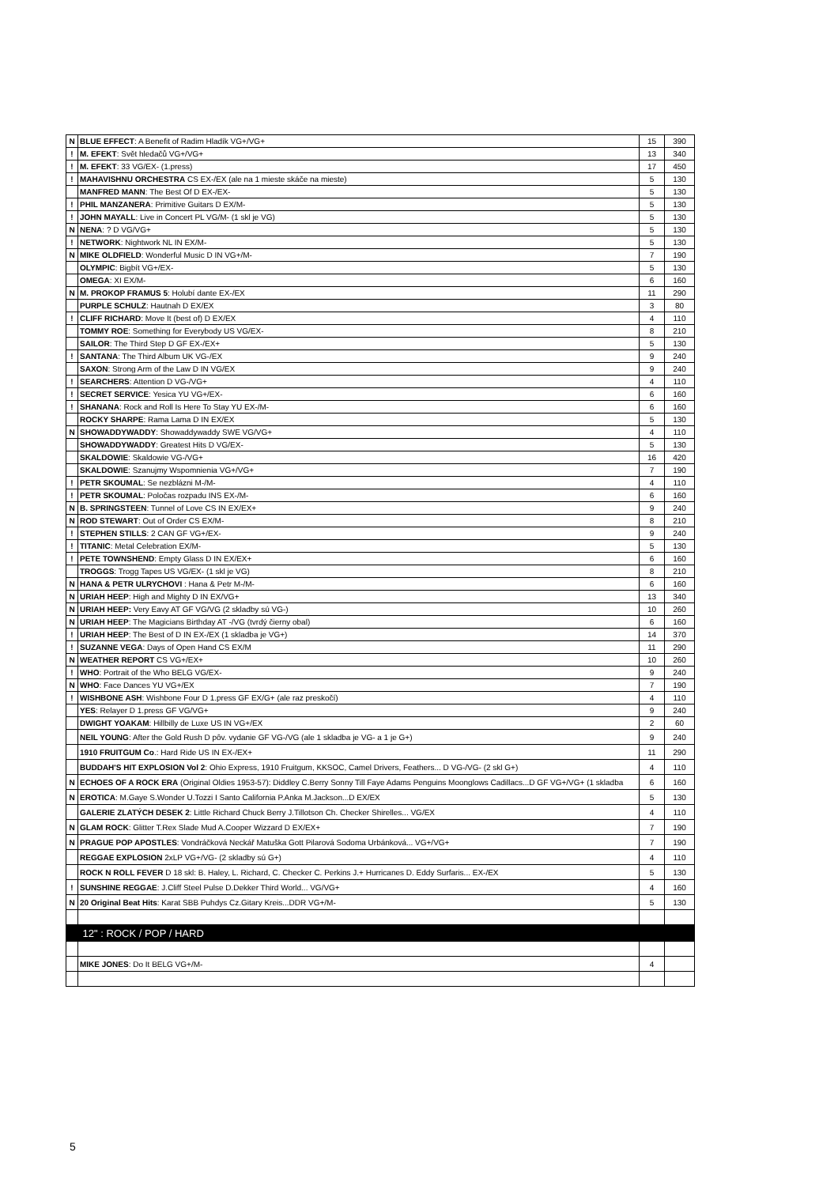| N | BLUE EFFECT : A Benefit of Radim Hladík VG+/VG+ | 15 | 390 |
| ! | M. EFEKT : Svět hledačů VG+/VG+ | 13 | 340 |
| ! | M. EFEKT : 33 VG/EX- (1.press) | 17 | 450 |
| ! | MAHAVISHNU ORCHESTRA CS EX-/EX (ale na 1 mieste skáče na mieste) | 5 | 130 |
| | MANFRED MANN : The Best Of D EX-/EX- | 5 | 130 |
| ! | PHIL MANZANERA : Primitive Guitars D EX/M- | 5 | 130 |
| ! | JOHN MAYALL : Live in Concert PL VG/M- (1 skl je VG) | 5 | 130 |
| N | NENA : ? D VG/VG+ | 5 | 130 |
| ! | NETWORK : Nightwork NL IN EX/M- | 5 | 130 |
| N | MIKE OLDFIELD : Wonderful Music D IN VG+/M- | 7 | 190 |
| | OLYMPIC : Bigbít VG+/EX- | 5 | 130 |
| | OMEGA : XI EX/M- | 6 | 160 |
| N | M. PROKOP FRAMUS 5 : Holubí dante EX-/EX | 11 | 290 |
| | PURPLE SCHULZ : Hautnah D EX/EX | 3 | 80 |
| ! | CLIFF RICHARD : Move It (best of) D EX/EX | 4 | 110 |
| | TOMMY ROE : Something for Everybody US VG/EX- | 8 | 210 |
| | SAILOR : The Third Step D GF EX-/EX+ | 5 | 130 |
| ! | SANTANA : The Third Album UK VG-/EX | 9 | 240 |
| | SAXON : Strong Arm of the Law D IN VG/EX | 9 | 240 |
| ! | SEARCHERS : Attention D VG-/VG+ | 4 | 110 |
| ! | SECRET SERVICE : Yesica YU VG+/EX- | 6 | 160 |
| ! | SHANANA : Rock and Roll Is Here To Stay YU EX-/M- | 6 | 160 |
| | ROCKY SHARPE : Rama Lama D IN EX/EX | 5 | 130 |
| N | SHOWADDYWADDY : Showaddywaddy SWE VG/VG+ | 4 | 110 |
| | SHOWADDYWADDY : Greatest Hits D VG/EX- | 5 | 130 |
| | SKALDOWIE : Skaldowie VG-/VG+ | 16 | 420 |
| | SKALDOWIE : Szanujmy Wspomnienia VG+/VG+ | 7 | 190 |
| ! | PETR SKOUMAL : Se nezblázni M-/M- | 4 | 110 |
| ! | PETR SKOUMAL : Poločas rozpadu INS EX-/M- | 6 | 160 |
| N | B. SPRINGSTEEN : Tunnel of Love CS IN EX/EX+ | 9 | 240 |
| N | ROD STEWART : Out of Order CS EX/M- | 8 | 210 |
| ! | STEPHEN STILLS : 2 CAN GF VG+/EX- | 9 | 240 |
| ! | TITANIC : Metal Celebration EX/M- | 5 | 130 |
| ! | PETE TOWNSHEND : Empty Glass D IN EX/EX+ | 6 | 160 |
| | TROGGS : Trogg Tapes US VG/EX- (1 skl je VG) | 8 | 210 |
| N | HANA & PETR ULRYCHOVI : Hana & Petr M-/M- | 6 | 160 |
| N | URIAH HEEP : High and Mighty D IN EX/VG+ | 13 | 340 |
| N | URIAH HEEP: Very Eavy AT GF VG/VG (2 skladby sú VG-) | 10 | 260 |
| N | URIAH HEEP : The Magicians Birthday AT -/VG (tvrdý čierny obal) | 6 | 160 |
| ! | URIAH HEEP : The Best of D IN EX-/EX (1 skladba je VG+) | 14 | 370 |
| ! | SUZANNE VEGA : Days of Open Hand CS EX/M | 11 | 290 |
| N | WEATHER REPORT CS VG+/EX+ | 10 | 260 |
| ! | WHO : Portrait of the Who BELG VG/EX- | 9 | 240 |
| N | WHO : Face Dances YU VG+/EX | 7 | 190 |
| ! | WISHBONE ASH : Wishbone Four D 1.press GF EX/G+ (ale raz preskočí) | 4 | 110 |
| | YES : Relayer D 1.press GF VG/VG+ | 9 | 240 |
| | DWIGHT YOAKAM : Hillbilly de Luxe US IN VG+/EX | 2 | 60 |
| | NEIL YOUNG : After the Gold Rush D pôv. vydanie GF VG-/VG (ale 1 skladba je VG- a 1 je G+) | 9 | 240 |
| | 1910 FRUITGUM Co .: Hard Ride US IN EX-/EX+ | 11 | 290 |
| | BUDDAH'S HIT EXPLOSION Vol 2 : Ohio Express, 1910 Fruitgum, KKSOC, Camel Drivers, Feathers... D VG-/VG- (2 skl G+) | 4 | 110 |
| N | ECHOES OF A ROCK ERA (Original Oldies 1953-57): Diddley C.Berry Sonny Till Faye Adams Penguins Moonglows Cadillacs...D GF VG+/VG+ (1 skladba | 6 | 160 |
| N | EROTICA : M.Gaye S.Wonder U.Tozzi I Santo California P.Anka M.Jackson...D EX/EX | 5 | 130 |
| | GALERIE ZLATÝCH DESEK 2 : Little Richard Chuck Berry J.Tillotson Ch. Checker Shirelles... VG/EX | 4 | 110 |
| N | GLAM ROCK : Glitter T.Rex Slade Mud A.Cooper Wizzard D EX/EX+ | 7 | 190 |
| N | PRAGUE POP APOSTLES : Vondráčková Neckář Matuška Gott Pilarová Sodoma Urbánková... VG+/VG+ | 7 | 190 |
| | REGGAE EXPLOSION 2xLP VG+/VG- (2 skladby sú G+) | 4 | 110 |
| | ROCK N ROLL FEVER D 18 skl: B. Haley, L. Richard, C. Checker C. Perkins J.+ Hurricanes D. Eddy Surfaris... EX-/EX | 5 | 130 |
| ! | SUNSHINE REGGAE : J.Cliff Steel Pulse D.Dekker Third World... VG/VG+ | 4 | 160 |
| N | 20 Original Beat Hits : Karat SBB Puhdys Cz.Gitary Kreis...DDR VG+/M- | 5 | 130 |
| | 12" : ROCK / POP / HARD | | |
| | MIKE JONES : Do It BELG VG+/M- | 4 | |
5